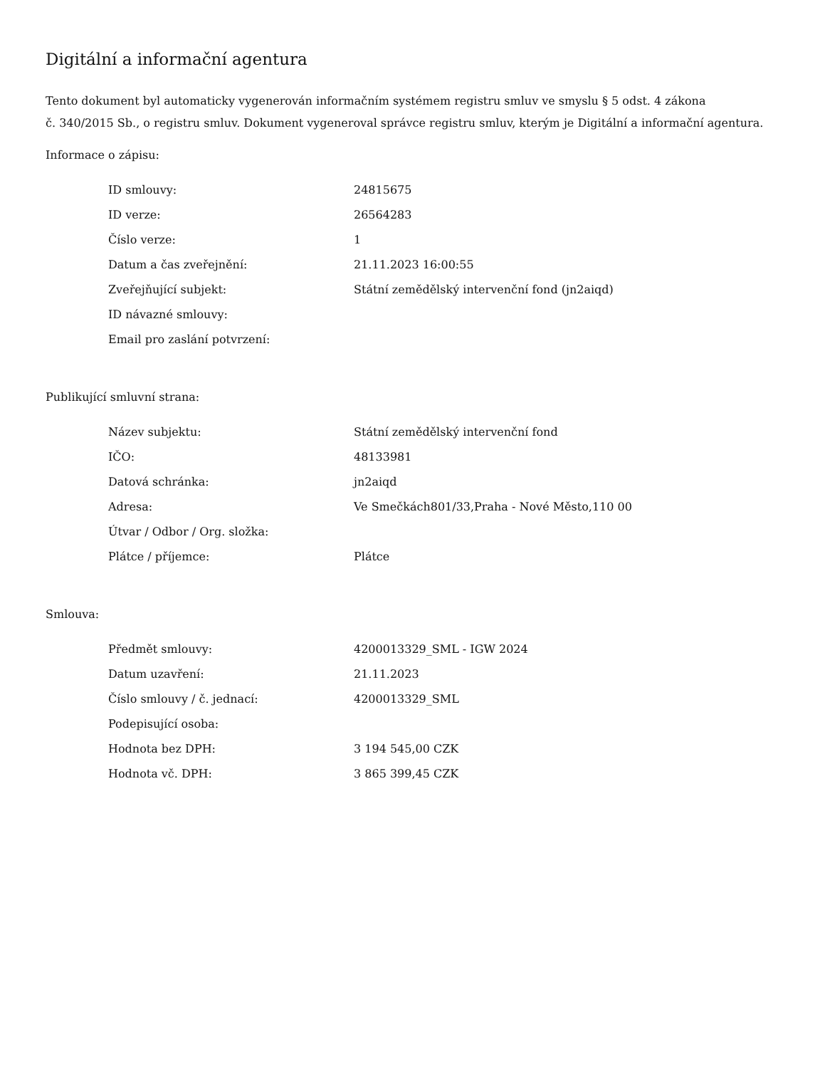Digitální a informační agentura
Tento dokument byl automaticky vygenerován informačním systémem registru smluv ve smyslu § 5 odst. 4 zákona
č. 340/2015 Sb., o registru smluv. Dokument vygeneroval správce registru smluv, kterým je Digitální a informační agentura.
Informace o zápisu:
| ID smlouvy: | 24815675 |
| ID verze: | 26564283 |
| Číslo verze: | 1 |
| Datum a čas zveřejnění: | 21.11.2023 16:00:55 |
| Zveřejňující subjekt: | Státní zemědělský intervenční fond (jn2aiqd) |
| ID návazné smlouvy: | |
| Email pro zaslání potvrzení: | |
Publikující smluvní strana:
| Název subjektu: | Státní zemědělský intervenční fond |
| IČO: | 48133981 |
| Datová schránka: | jn2aiqd |
| Adresa: | Ve Smečkách801/33,Praha - Nové Město,110 00 |
| Útvar / Odbor / Org. složka: | |
| Plátce / příjemce: | Plátce |
Smlouva:
| Předmět smlouvy: | 4200013329_SML - IGW 2024 |
| Datum uzavření: | 21.11.2023 |
| Číslo smlouvy / č. jednací: | 4200013329_SML |
| Podepisující osoba: | |
| Hodnota bez DPH: | 3 194 545,00 CZK |
| Hodnota vč. DPH: | 3 865 399,45 CZK |